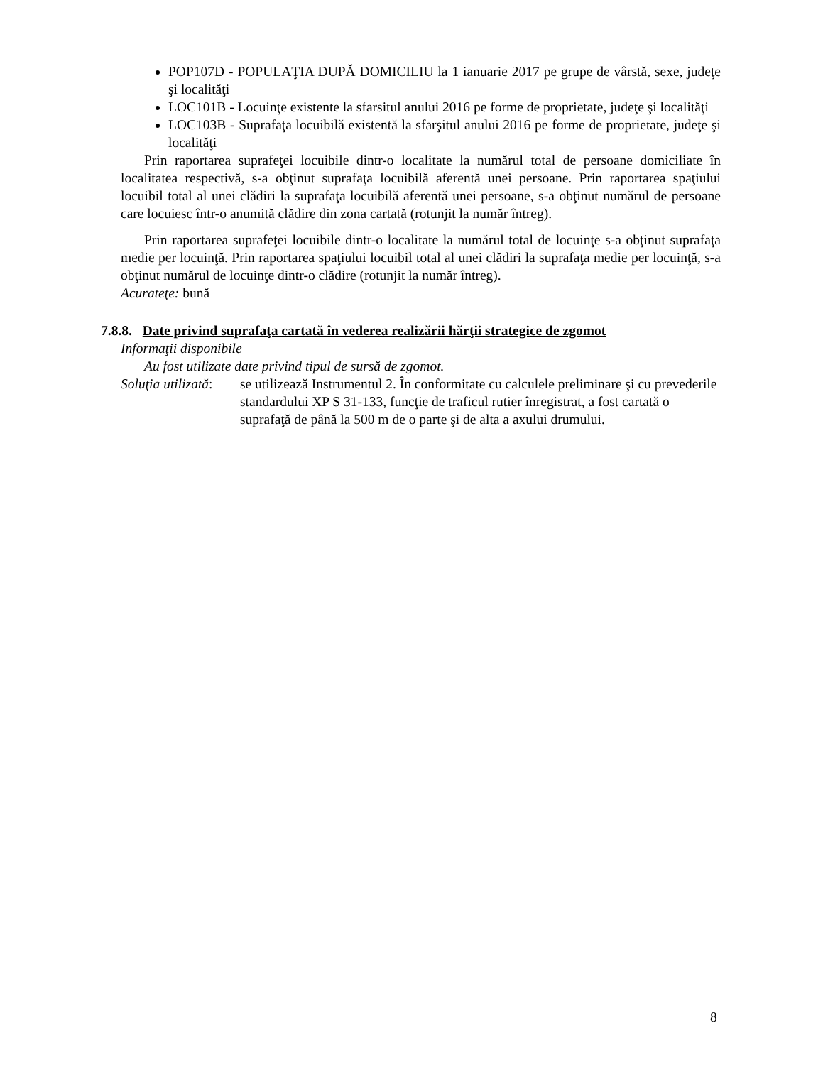POP107D - POPULAŢIA DUPĂ DOMICILIU la 1 ianuarie 2017 pe grupe de vârstă, sexe, judeţe şi localităţi
LOC101B - Locuinţe existente la sfarsitul anului 2016 pe forme de proprietate, judeţe şi localităţi
LOC103B - Suprafaţa locuibilă existentă la sfarşitul anului 2016 pe forme de proprietate, judeţe şi localităţi
Prin raportarea suprafeţei locuibile dintr-o localitate la numărul total de persoane domiciliate în localitatea respectivă, s-a obţinut suprafaţa locuibilă aferentă unei persoane. Prin raportarea spaţiului locuibil total al unei clădiri la suprafaţa locuibilă aferentă unei persoane, s-a obţinut numărul de persoane care locuiesc într-o anumită clădire din zona cartată (rotunjit la număr întreg).
Prin raportarea suprafeţei locuibile dintr-o localitate la numărul total de locuinţe s-a obţinut suprafaţa medie per locuinţă. Prin raportarea spaţiului locuibil total al unei clădiri la suprafaţa medie per locuinţă, s-a obţinut numărul de locuinţe dintr-o clădire (rotunjit la număr întreg).
Acurateţe: bună
7.8.8. Date privind suprafaţa cartată în vederea realizării hărţii strategice de zgomot
Informaţii disponibile
Au fost utilizate date privind tipul de sursă de zgomot.
Soluţia utilizată:
se utilizează Instrumentul 2. În conformitate cu calculele preliminare şi cu prevederile standardului XP S 31-133, funcţie de traficul rutier înregistrat, a fost cartată o suprafaţă de până la 500 m de o parte şi de alta a axului drumului.
8